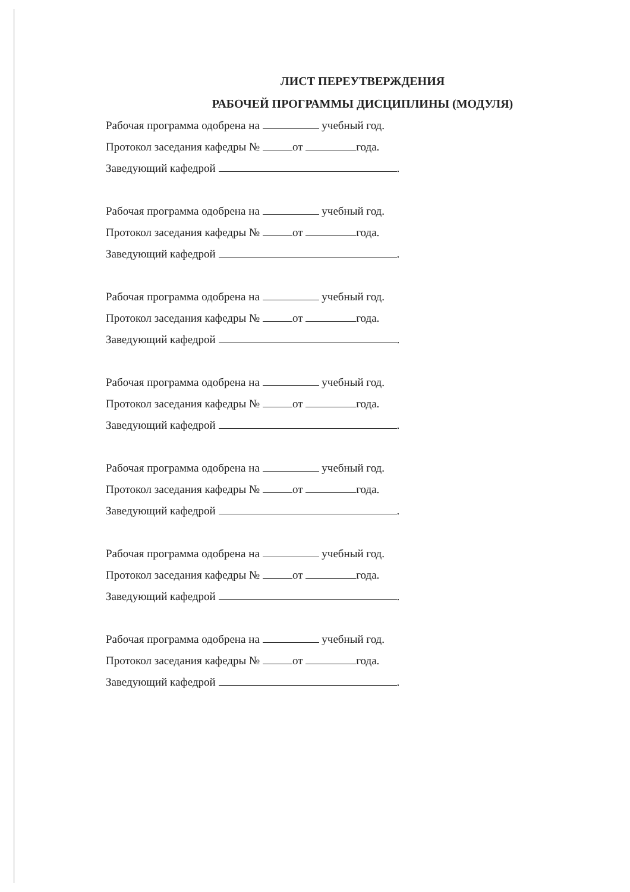ЛИСТ ПЕРЕУТВЕРЖДЕНИЯ
РАБОЧЕЙ ПРОГРАММЫ ДИСЦИПЛИНЫ (МОДУЛЯ)
Рабочая программа одобрена на учебный год.
Протокол заседания кафедры № от года.
Заведующий кафедрой .
Рабочая программа одобрена на учебный год.
Протокол заседания кафедры № от года.
Заведующий кафедрой .
Рабочая программа одобрена на учебный год.
Протокол заседания кафедры № от года.
Заведующий кафедрой .
Рабочая программа одобрена на учебный год.
Протокол заседания кафедры № от года.
Заведующий кафедрой .
Рабочая программа одобрена на учебный год.
Протокол заседания кафедры № от года.
Заведующий кафедрой .
Рабочая программа одобрена на учебный год.
Протокол заседания кафедры № от года.
Заведующий кафедрой .
Рабочая программа одобрена на учебный год.
Протокол заседания кафедры № от года.
Заведующий кафедрой .